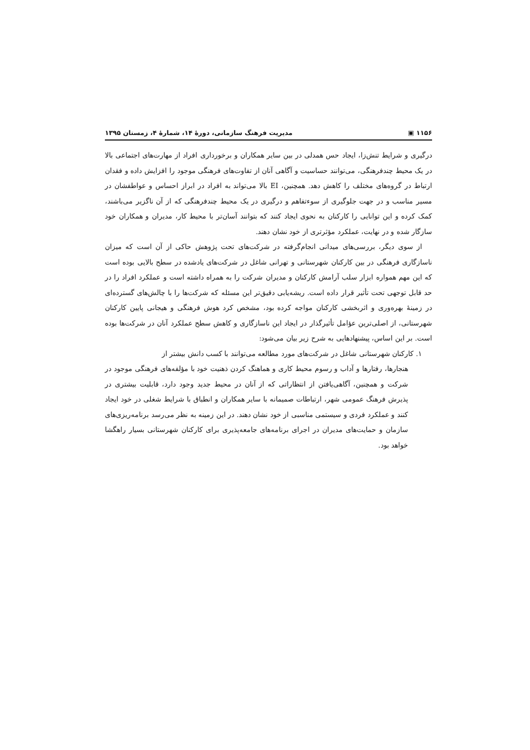۱۱۵۶ ▣ مدیریت فرهنگ سازمانی، دورهٔ ۱۴، شمارهٔ ۴، زمستان ۱۳۹۵
درگیری و شرایط تنش‌زا، ایجاد حس همدلی در بین سایر همکاران و برخورداری افراد از مهارت‌های اجتماعی بالا در یک محیط چندفرهنگی، می‌توانند حساسیت و آگاهی آنان از تفاوت‌های فرهنگی موجود را افزایش داده و فقدان ارتباط در گروه‌های مختلف را کاهش دهد. همچنین، EI بالا می‌تواند به افراد در ابراز احساس و عواطفشان در مسیر مناسب و در جهت جلوگیری از سوءتفاهم و درگیری در یک محیط چندفرهنگی که از آن ناگزیر می‌باشند، کمک کرده و این توانایی را کارکنان به نحوی ایجاد کنند که بتوانند آسان‌تر با محیط کار، مدیران و همکاران خود سازگار شده و در نهایت، عملکرد مؤثرتری از خود نشان دهند.
از سوی دیگر، بررسی‌های میدانی انجام‌گرفته در شرکت‌های تحت پژوهش حاکی از آن است که میزان ناسازگاری فرهنگی در بین کارکنان شهرستانی و تهرانی شاغل در شرکت‌های یادشده در سطح بالایی بوده است که این مهم همواره ابزار سلب آرامش کارکنان و مدیران شرکت را به همراه داشته است و عملکرد افراد را در حد قابل توجهی تحت تأثیر قرار داده است. ریشه‌یابی دقیق‌تر این مسئله که شرکت‌ها را با چالش‌های گسترده‌ای در زمینهٔ بهره‌وری و اثربخشی کارکنان مواجه کرده بود، مشخص کرد هوش فرهنگی و هیجانی پایین کارکنان شهرستانی، از اصلی‌ترین عؤامل تأثیرگذار در ایجاد این ناسازگاری و کاهش سطح عملکرد آنان در شرکت‌ها بوده است. بر این اساس، پیشنهادهایی به شرح زیر بیان می‌شود:
۱. کارکنان شهرستانی شاغل در شرکت‌های مورد مطالعه می‌توانند با کسب دانش بیشتر از
هنجارها، رفتارها و آداب و رسوم محیط کاری و هماهنگ کردن ذهنیت خود با مؤلفه‌های فرهنگی موجود در شرکت و همچنین، آگاهی‌یافتن از انتظاراتی که از آنان در محیط جدید وجود دارد، قابلیت بیشتری در پذیرش فرهنگ عمومی شهر، ارتباطات صمیمانه با سایر همکاران و انطباق با شرایط شغلی در خود ایجاد کنند و عملکرد فردی و سیستمی مناسبی از خود نشان دهند. در این زمینه به نظر می‌رسد برنامه‌ریزی‌های سازمان و حمایت‌های مدیران در اجرای برنامه‌های جامعه‌پذیری برای کارکنان شهرستانی بسیار راهگشا خواهد بود.